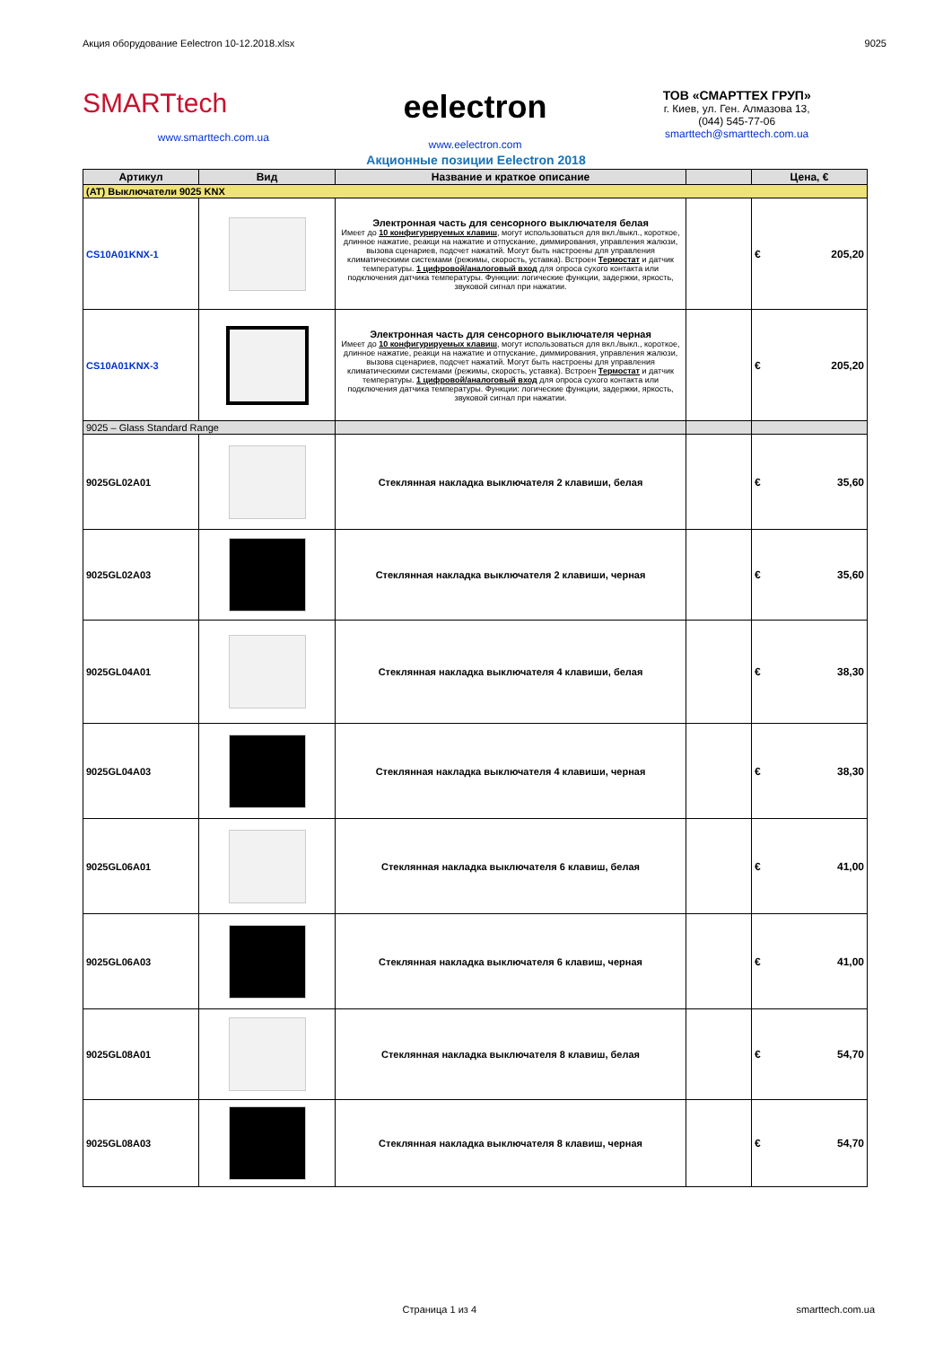Акция оборудование Eelectron 10-12.2018.xlsx 9025
SMARTtech
www.smarttech.com.ua
eelectron
www.eelectron.com
ТОВ «СМАРТТЕХ ГРУП»
г. Киев, ул. Ген. Алмазова 13,
(044) 545-77-06
smarttech@smarttech.com.ua
Акционные позиции Eelectron 2018
| Артикул | Вид | Название и краткое описание | | Цена, € |
| --- | --- | --- | --- | --- |
| (AT) Выключатели 9025 KNX | | | | |
| CS10A01KNX-1 | | Электронная часть для сенсорного выключателя белая Имеет до 10 конфигурируемых клавиш , могут использоваться для вкл./выкл., короткое, длинное нажатие, реакци на нажатие и отпускание, диммирования, управления жалюзи, вызова сценариев, подсчет нажатий. Могут быть настроены для управления климатическими системами (режимы, скорость, уставка). Встроен Термостат и датчик температуры. 1 цифровой/аналоговый вход для опроса сухого контакта или подключения датчика температуры. Функции: логические функции, задержки, яркость, звуковой сигнал при нажатии. | | € 205,20 |
| CS10A01KNX-3 | | Электронная часть для сенсорного выключателя черная Имеет до 10 конфигурируемых клавиш , могут использоваться для вкл./выкл., короткое, длинное нажатие, реакци на нажатие и отпускание, диммирования, управления жалюзи, вызова сценариев, подсчет нажатий. Могут быть настроены для управления климатическими системами (режимы, скорость, уставка). Встроен Термостат и датчик температуры. 1 цифровой/аналоговый вход для опроса сухого контакта или подключения датчика температуры. Функции: логические функции, задержки, яркость, звуковой сигнал при нажатии. | | € 205,20 |
| 9025 – Glass Standard Range | | | | |
| 9025GL02A01 | | Стеклянная накладка выключателя 2 клавиши, белая | | € 35,60 |
| 9025GL02A03 | | Стеклянная накладка выключателя 2 клавиши, черная | | € 35,60 |
| 9025GL04A01 | | Стеклянная накладка выключателя 4 клавиши, белая | | € 38,30 |
| 9025GL04A03 | | Стеклянная накладка выключателя 4 клавиши, черная | | € 38,30 |
| 9025GL06A01 | | Стеклянная накладка выключателя 6 клавиш, белая | | € 41,00 |
| 9025GL06A03 | | Стеклянная накладка выключателя 6 клавиш, черная | | € 41,00 |
| 9025GL08A01 | | Стеклянная накладка выключателя 8 клавиш, белая | | € 54,70 |
| 9025GL08A03 | | Стеклянная накладка выключателя 8 клавиш, черная | | € 54,70 |
Страница 1 из 4 smarttech.com.ua